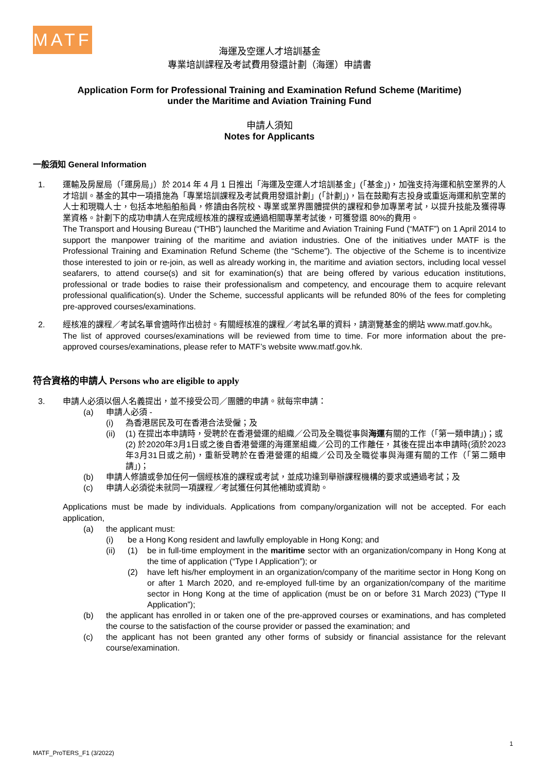MATF
海運及空運人才培訓基金
專業培訓課程及考試費用發還計劃（海運）申請書
Application Form for Professional Training and Examination Refund Scheme (Maritime)
under the Maritime and Aviation Training Fund
申請人須知
Notes for Applicants
一般須知 General Information
1. 運輸及房屋局（「運房局」）於 2014 年 4 月 1 日推出「海運及空運人才培訓基金」(「基金」)，加強支持海運和航空業界的人才培訓。基金的其中一項措施為「專業培訓課程及考試費用發還計劃」(「計劃」)，旨在鼓勵有志投身或重返海運和航空業的人士和現職人士，包括本地船舶船員，修讀由各院校、專業或業界團體提供的課程和參加專業考試，以提升技能及獲得專業資格。計劃下的成功申請人在完成經核准的課程或通過相關專業考試後，可獲發還 80%的費用。
The Transport and Housing Bureau (“THB”) launched the Maritime and Aviation Training Fund (“MATF”) on 1 April 2014 to support the manpower training of the maritime and aviation industries. One of the initiatives under MATF is the Professional Training and Examination Refund Scheme (the “Scheme”). The objective of the Scheme is to incentivize those interested to join or re-join, as well as already working in, the maritime and aviation sectors, including local vessel seafarers, to attend course(s) and sit for examination(s) that are being offered by various education institutions, professional or trade bodies to raise their professionalism and competency, and encourage them to acquire relevant professional qualification(s). Under the Scheme, successful applicants will be refunded 80% of the fees for completing pre-approved courses/examinations.
2. 經核准的課程／考試名單會適時作出檢討。有關經核准的課程／考試名單的資料，請瀏覽基金的網站 www.matf.gov.hk。
The list of approved courses/examinations will be reviewed from time to time. For more information about the pre-approved courses/examinations, please refer to MATF’s website www.matf.gov.hk.
符合資格的申請人 Persons who are eligible to apply
3. 申請人必須以個人名義提出，並不接受公司／團體的申請。就每宗申請：
(a) 申請人必須 -
(i) 為香港居民及可在香港合法受僱；及
(ii)
(1) 在提出本申請時，受聘於在香港營運的組織／公司及全職從事與海運有關的工作（「第一類申請」)；或
(2) 於2020年3月1日或之後自香港營運的海運業組織／公司的工作離任，其後在提出本申請時(須於2023年3月31日或之前)，重新受聘於在香港營運的組織／公司及全職從事與海運有關的工作（「第二類申請」)；
(b) 申請人修讀或參加任何一個經核准的課程或考試，並成功達到舉辦課程機構的要求或通過考試；及
(c) 申請人必須從未就同一項課程／考試獲任何其他補助或資助。
Applications must be made by individuals. Applications from company/organization will not be accepted. For each application,
(a) the applicant must:
(i) be a Hong Kong resident and lawfully employable in Hong Kong; and
(ii)
(1) be in full-time employment in the maritime sector with an organization/company in Hong Kong at the time of application (“Type I Application”); or
(2) have left his/her employment in an organization/company of the maritime sector in Hong Kong on or after 1 March 2020, and re-employed full-time by an organization/company of the maritime sector in Hong Kong at the time of application (must be on or before 31 March 2023) (“Type II Application”);
(b) the applicant has enrolled in or taken one of the pre-approved courses or examinations, and has completed the course to the satisfaction of the course provider or passed the examination; and
(c) the applicant has not been granted any other forms of subsidy or financial assistance for the relevant course/examination.
1
MATF_ProTERS_F1 (3/2022)